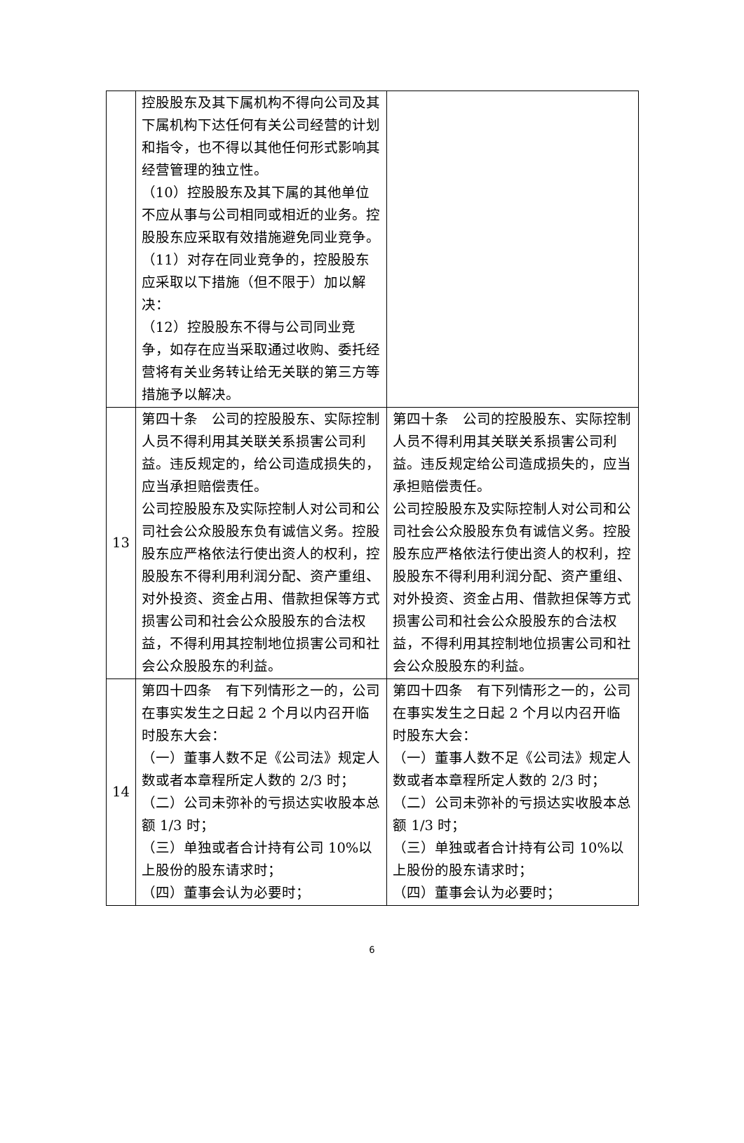| | 控股股东及其下属机构不得向公司及其下属机构下达任何有关公司经营的计划和指令，也不得以其他任何形式影响其经营管理的独立性。 （10）控股股东及其下属的其他单位不应从事与公司相同或相近的业务。控股股东应采取有效措施避免同业竞争。 （11）对存在同业竞争的，控股股东应采取以下措施（但不限于）加以解决： （12）控股股东不得与公司同业竞争，如存在应当采取通过收购、委托经营将有关业务转让给无关联的第三方等措施予以解决。 | |
| 13 | 第四十条 公司的控股股东、实际控制人员不得利用其关联关系损害公司利益。违反规定的，给公司造成损失的，应当承担赔偿责任。 公司控股股东及实际控制人对公司和公司社会公众股股东负有诚信义务。控股股东应严格依法行使出资人的权利，控股股东不得利用利润分配、资产重组、对外投资、资金占用、借款担保等方式损害公司和社会公众股股东的合法权益，不得利用其控制地位损害公司和社会公众股股东的利益。 | 第四十条 公司的控股股东、实际控制人员不得利用其关联关系损害公司利益。违反规定给公司造成损失的，应当承担赔偿责任。 公司控股股东及实际控制人对公司和公司社会公众股股东负有诚信义务。控股股东应严格依法行使出资人的权利，控股股东不得利用利润分配、资产重组、对外投资、资金占用、借款担保等方式损害公司和社会公众股股东的合法权益，不得利用其控制地位损害公司和社会公众股股东的利益。 |
| 14 | 第四十四条 有下列情形之一的，公司在事实发生之日起 2 个月以内召开临时股东大会： （一）董事人数不足《公司法》规定人数或者本章程所定人数的 2/3 时； （二）公司未弥补的亏损达实收股本总额 1/3 时； （三）单独或者合计持有公司 10%以上股份的股东请求时； （四）董事会认为必要时； | 第四十四条 有下列情形之一的，公司在事实发生之日起 2 个月以内召开临时股东大会： （一）董事人数不足《公司法》规定人数或者本章程所定人数的 2/3 时； （二）公司未弥补的亏损达实收股本总额 1/3 时； （三）单独或者合计持有公司 10%以上股份的股东请求时； （四）董事会认为必要时； |
6